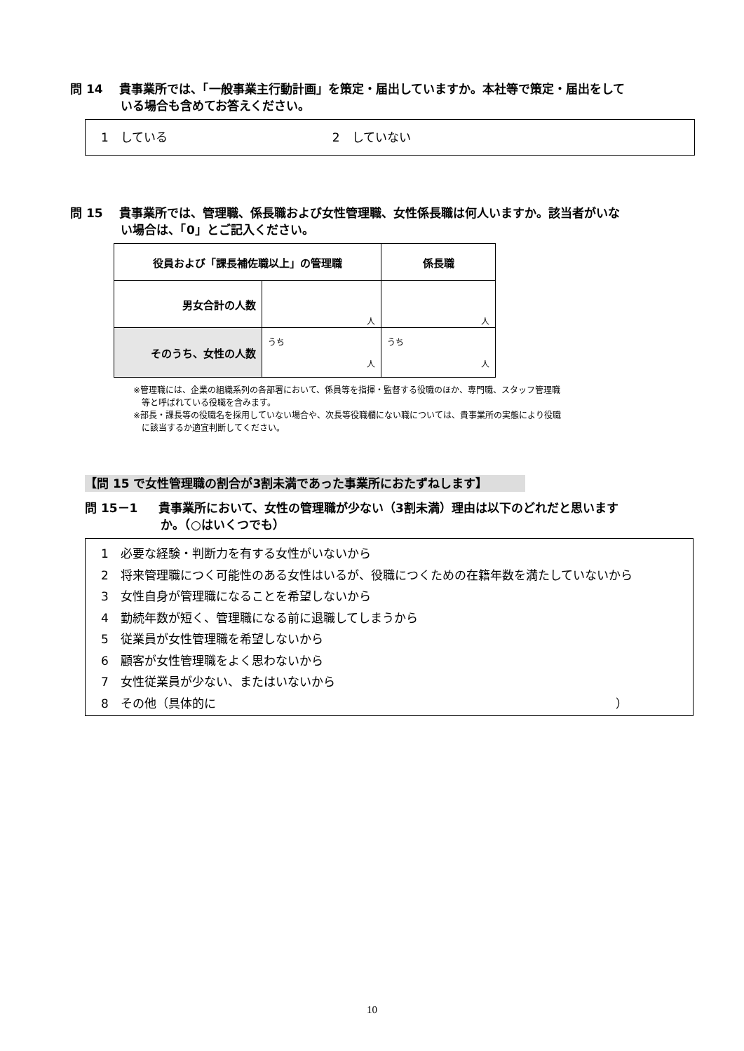問 14 貴事業所では、「一般事業主行動計画」を策定・届出していますか。本社等で策定・届出をして
いる場合も含めてお答えください。
1　している 2　していない
問 15 貴事業所では、管理職、係長職および女性管理職、女性係長職は何人いますか。該当者がいな
い場合は、「0」とご記入ください。
| 役員および「課長補佐職以上」の管理職 | | 係長職 |
| 男女合計の人数 | 人 | 人 |
| そのうち、女性の人数 | うち 人 | うち 人 |
※管理職には、企業の組織系列の各部署において、係員等を指揮・監督する役職のほか、専門職、スタッフ管理職
　等と呼ばれている役職を含みます。
※部長・課長等の役職名を採用していない場合や、次長等役職欄にない職については、貴事業所の実態により役職
　に該当するか適宜判断してください。
【問 15 で女性管理職の割合が3割未満であった事業所におたずねします】
問 15－1 貴事業所において、女性の管理職が少ない（3割未満）理由は以下のどれだと思います
か。（○はいくつでも）
1　必要な経験・判断力を有する女性がいないから
2　将来管理職につく可能性のある女性はいるが、役職につくための在籍年数を満たしていないから
3　女性自身が管理職になることを希望しないから
4　勤続年数が短く、管理職になる前に退職してしまうから
5　従業員が女性管理職を希望しないから
6　顧客が女性管理職をよく思わないから
7　女性従業員が少ない、またはいないから
8　その他（具体的に ）
10